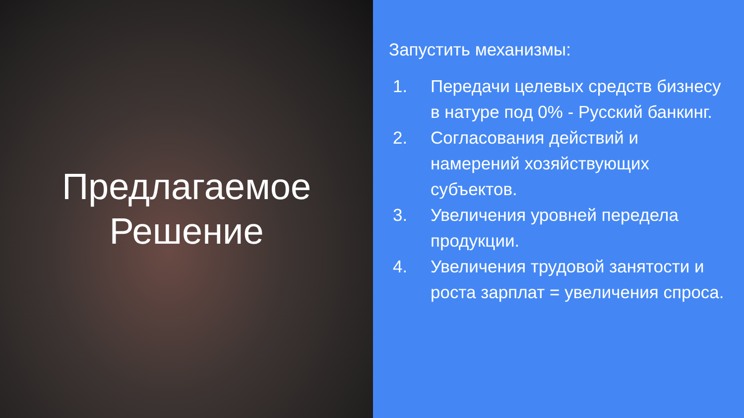Предлагаемое
Решение
Запустить механизмы:
1. Передачи целевых средств бизнесу в натуре под 0% - Русский банкинг.
2. Согласования действий и намерений хозяйствующих субъектов.
3. Увеличения уровней передела продукции.
4. Увеличения трудовой занятости и роста зарплат = увеличения спроса.